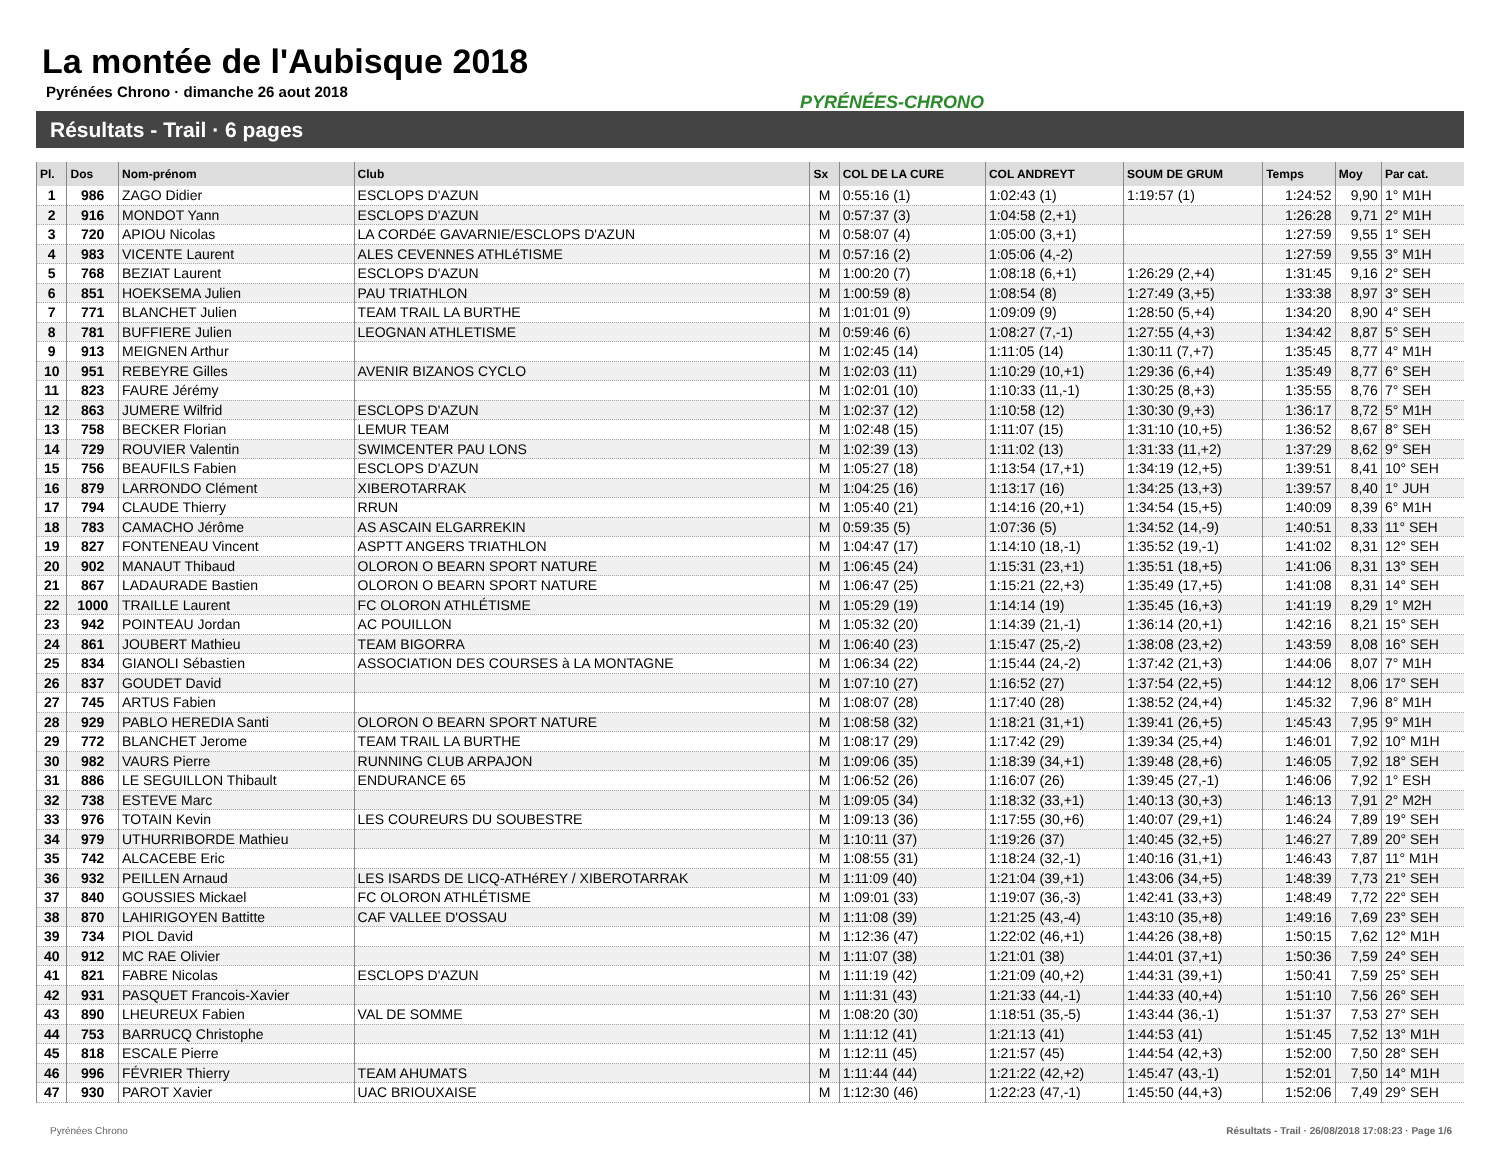La montée de l'Aubisque 2018
Pyrénées Chrono · dimanche 26 aout 2018
PYRÉNÉES-CHRONO
Résultats - Trail · 6 pages
| Pl. | Dos | Nom-prénom | Club | Sx | COL DE LA CURE | COL ANDREYT | SOUM DE GRUM | Temps | Moy | Par cat. |
| --- | --- | --- | --- | --- | --- | --- | --- | --- | --- | --- |
| 1 | 986 | ZAGO Didier | ESCLOPS D'AZUN | M | 0:55:16 (1) | 1:02:43 (1) | 1:19:57 (1) | 1:24:52 | 9,90 | 1° M1H |
| 2 | 916 | MONDOT Yann | ESCLOPS D'AZUN | M | 0:57:37 (3) | 1:04:58 (2,+1) | | 1:26:28 | 9,71 | 2° M1H |
| 3 | 720 | APIOU Nicolas | LA CORDéE GAVARNIE/ESCLOPS D'AZUN | M | 0:58:07 (4) | 1:05:00 (3,+1) | | 1:27:59 | 9,55 | 1° SEH |
| 4 | 983 | VICENTE Laurent | ALES CEVENNES ATHLéTISME | M | 0:57:16 (2) | 1:05:06 (4,-2) | | 1:27:59 | 9,55 | 3° M1H |
| 5 | 768 | BEZIAT Laurent | ESCLOPS D'AZUN | M | 1:00:20 (7) | 1:08:18 (6,+1) | 1:26:29 (2,+4) | 1:31:45 | 9,16 | 2° SEH |
| 6 | 851 | HOEKSEMA Julien | PAU TRIATHLON | M | 1:00:59 (8) | 1:08:54 (8) | 1:27:49 (3,+5) | 1:33:38 | 8,97 | 3° SEH |
| 7 | 771 | BLANCHET Julien | TEAM TRAIL LA BURTHE | M | 1:01:01 (9) | 1:09:09 (9) | 1:28:50 (5,+4) | 1:34:20 | 8,90 | 4° SEH |
| 8 | 781 | BUFFIERE Julien | LEOGNAN ATHLETISME | M | 0:59:46 (6) | 1:08:27 (7,-1) | 1:27:55 (4,+3) | 1:34:42 | 8,87 | 5° SEH |
| 9 | 913 | MEIGNEN Arthur | | M | 1:02:45 (14) | 1:11:05 (14) | 1:30:11 (7,+7) | 1:35:45 | 8,77 | 4° M1H |
| 10 | 951 | REBEYRE Gilles | AVENIR BIZANOS CYCLO | M | 1:02:03 (11) | 1:10:29 (10,+1) | 1:29:36 (6,+4) | 1:35:49 | 8,77 | 6° SEH |
| 11 | 823 | FAURE Jérémy | | M | 1:02:01 (10) | 1:10:33 (11,-1) | 1:30:25 (8,+3) | 1:35:55 | 8,76 | 7° SEH |
| 12 | 863 | JUMERE Wilfrid | ESCLOPS D'AZUN | M | 1:02:37 (12) | 1:10:58 (12) | 1:30:30 (9,+3) | 1:36:17 | 8,72 | 5° M1H |
| 13 | 758 | BECKER Florian | LEMUR TEAM | M | 1:02:48 (15) | 1:11:07 (15) | 1:31:10 (10,+5) | 1:36:52 | 8,67 | 8° SEH |
| 14 | 729 | ROUVIER Valentin | SWIMCENTER PAU LONS | M | 1:02:39 (13) | 1:11:02 (13) | 1:31:33 (11,+2) | 1:37:29 | 8,62 | 9° SEH |
| 15 | 756 | BEAUFILS Fabien | ESCLOPS D'AZUN | M | 1:05:27 (18) | 1:13:54 (17,+1) | 1:34:19 (12,+5) | 1:39:51 | 8,41 | 10° SEH |
| 16 | 879 | LARRONDO Clément | XIBEROTARRAK | M | 1:04:25 (16) | 1:13:17 (16) | 1:34:25 (13,+3) | 1:39:57 | 8,40 | 1° JUH |
| 17 | 794 | CLAUDE Thierry | RRUN | M | 1:05:40 (21) | 1:14:16 (20,+1) | 1:34:54 (15,+5) | 1:40:09 | 8,39 | 6° M1H |
| 18 | 783 | CAMACHO Jérôme | AS ASCAIN ELGARREKIN | M | 0:59:35 (5) | 1:07:36 (5) | 1:34:52 (14,-9) | 1:40:51 | 8,33 | 11° SEH |
| 19 | 827 | FONTENEAU Vincent | ASPTT ANGERS TRIATHLON | M | 1:04:47 (17) | 1:14:10 (18,-1) | 1:35:52 (19,-1) | 1:41:02 | 8,31 | 12° SEH |
| 20 | 902 | MANAUT Thibaud | OLORON O BEARN SPORT NATURE | M | 1:06:45 (24) | 1:15:31 (23,+1) | 1:35:51 (18,+5) | 1:41:06 | 8,31 | 13° SEH |
| 21 | 867 | LADAURADE Bastien | OLORON O BEARN SPORT NATURE | M | 1:06:47 (25) | 1:15:21 (22,+3) | 1:35:49 (17,+5) | 1:41:08 | 8,31 | 14° SEH |
| 22 | 1000 | TRAILLE Laurent | FC OLORON ATHLÉTISME | M | 1:05:29 (19) | 1:14:14 (19) | 1:35:45 (16,+3) | 1:41:19 | 8,29 | 1° M2H |
| 23 | 942 | POINTEAU Jordan | AC POUILLON | M | 1:05:32 (20) | 1:14:39 (21,-1) | 1:36:14 (20,+1) | 1:42:16 | 8,21 | 15° SEH |
| 24 | 861 | JOUBERT Mathieu | TEAM BIGORRA | M | 1:06:40 (23) | 1:15:47 (25,-2) | 1:38:08 (23,+2) | 1:43:59 | 8,08 | 16° SEH |
| 25 | 834 | GIANOLI Sébastien | ASSOCIATION DES COURSES à LA MONTAGNE | M | 1:06:34 (22) | 1:15:44 (24,-2) | 1:37:42 (21,+3) | 1:44:06 | 8,07 | 7° M1H |
| 26 | 837 | GOUDET David | | M | 1:07:10 (27) | 1:16:52 (27) | 1:37:54 (22,+5) | 1:44:12 | 8,06 | 17° SEH |
| 27 | 745 | ARTUS Fabien | | M | 1:08:07 (28) | 1:17:40 (28) | 1:38:52 (24,+4) | 1:45:32 | 7,96 | 8° M1H |
| 28 | 929 | PABLO HEREDIA Santi | OLORON O BEARN SPORT NATURE | M | 1:08:58 (32) | 1:18:21 (31,+1) | 1:39:41 (26,+5) | 1:45:43 | 7,95 | 9° M1H |
| 29 | 772 | BLANCHET Jerome | TEAM TRAIL LA BURTHE | M | 1:08:17 (29) | 1:17:42 (29) | 1:39:34 (25,+4) | 1:46:01 | 7,92 | 10° M1H |
| 30 | 982 | VAURS Pierre | RUNNING CLUB ARPAJON | M | 1:09:06 (35) | 1:18:39 (34,+1) | 1:39:48 (28,+6) | 1:46:05 | 7,92 | 18° SEH |
| 31 | 886 | LE SEGUILLON Thibault | ENDURANCE 65 | M | 1:06:52 (26) | 1:16:07 (26) | 1:39:45 (27,-1) | 1:46:06 | 7,92 | 1° ESH |
| 32 | 738 | ESTEVE Marc | | M | 1:09:05 (34) | 1:18:32 (33,+1) | 1:40:13 (30,+3) | 1:46:13 | 7,91 | 2° M2H |
| 33 | 976 | TOTAIN Kevin | LES COUREURS DU SOUBESTRE | M | 1:09:13 (36) | 1:17:55 (30,+6) | 1:40:07 (29,+1) | 1:46:24 | 7,89 | 19° SEH |
| 34 | 979 | UTHURRIBORDE Mathieu | | M | 1:10:11 (37) | 1:19:26 (37) | 1:40:45 (32,+5) | 1:46:27 | 7,89 | 20° SEH |
| 35 | 742 | ALCACEBE Eric | | M | 1:08:55 (31) | 1:18:24 (32,-1) | 1:40:16 (31,+1) | 1:46:43 | 7,87 | 11° M1H |
| 36 | 932 | PEILLEN Arnaud | LES ISARDS DE LICQ-ATHéREY / XIBEROTARRAK | M | 1:11:09 (40) | 1:21:04 (39,+1) | 1:43:06 (34,+5) | 1:48:39 | 7,73 | 21° SEH |
| 37 | 840 | GOUSSIES Mickael | FC OLORON ATHLÉTISME | M | 1:09:01 (33) | 1:19:07 (36,-3) | 1:42:41 (33,+3) | 1:48:49 | 7,72 | 22° SEH |
| 38 | 870 | LAHIRIGOYEN Battitte | CAF VALLEE D'OSSAU | M | 1:11:08 (39) | 1:21:25 (43,-4) | 1:43:10 (35,+8) | 1:49:16 | 7,69 | 23° SEH |
| 39 | 734 | PIOL David | | M | 1:12:36 (47) | 1:22:02 (46,+1) | 1:44:26 (38,+8) | 1:50:15 | 7,62 | 12° M1H |
| 40 | 912 | MC RAE Olivier | | M | 1:11:07 (38) | 1:21:01 (38) | 1:44:01 (37,+1) | 1:50:36 | 7,59 | 24° SEH |
| 41 | 821 | FABRE Nicolas | ESCLOPS D'AZUN | M | 1:11:19 (42) | 1:21:09 (40,+2) | 1:44:31 (39,+1) | 1:50:41 | 7,59 | 25° SEH |
| 42 | 931 | PASQUET Francois-Xavier | | M | 1:11:31 (43) | 1:21:33 (44,-1) | 1:44:33 (40,+4) | 1:51:10 | 7,56 | 26° SEH |
| 43 | 890 | LHEUREUX Fabien | VAL DE SOMME | M | 1:08:20 (30) | 1:18:51 (35,-5) | 1:43:44 (36,-1) | 1:51:37 | 7,53 | 27° SEH |
| 44 | 753 | BARRUCQ Christophe | | M | 1:11:12 (41) | 1:21:13 (41) | 1:44:53 (41) | 1:51:45 | 7,52 | 13° M1H |
| 45 | 818 | ESCALE Pierre | | M | 1:12:11 (45) | 1:21:57 (45) | 1:44:54 (42,+3) | 1:52:00 | 7,50 | 28° SEH |
| 46 | 996 | FÉVRIER Thierry | TEAM AHUMATS | M | 1:11:44 (44) | 1:21:22 (42,+2) | 1:45:47 (43,-1) | 1:52:01 | 7,50 | 14° M1H |
| 47 | 930 | PAROT Xavier | UAC BRIOUXAISE | M | 1:12:30 (46) | 1:22:23 (47,-1) | 1:45:50 (44,+3) | 1:52:06 | 7,49 | 29° SEH |
Pyrénées Chrono
Résultats - Trail · 26/08/2018 17:08:23 · Page 1/6